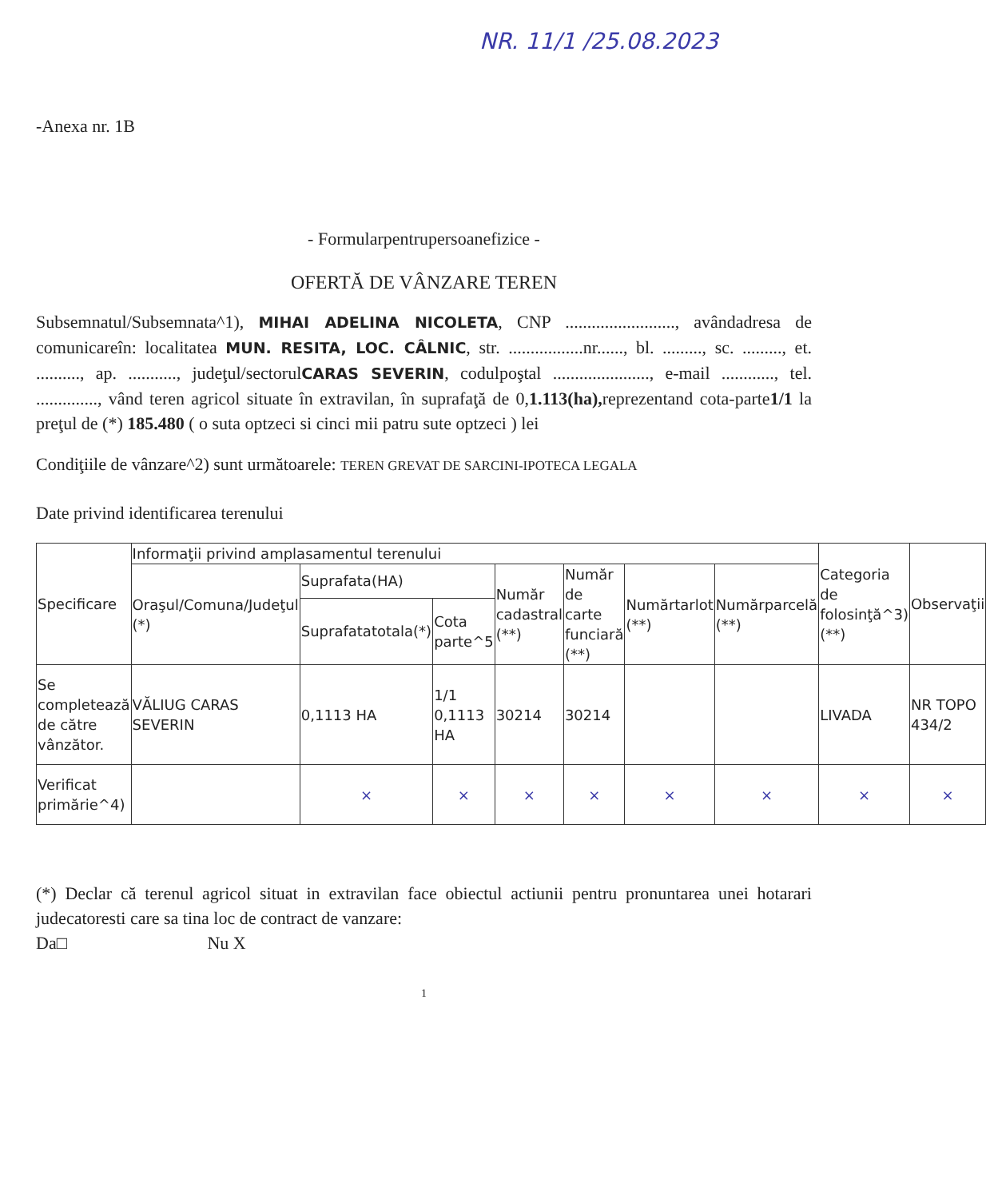NR. 11/1 /25.08.2023
-Anexa nr. 1B
- Formularpentrupersoanefizice -
OFERTĂ DE VÂNZARE TEREN
Subsemnatul/Subsemnata^1), MIHAI ADELINA NICOLETA, CNP ........................., avândadresa de comunicareîn: localitatea MUN. RESITA, LOC. CÂLNIC, str. .................nr......, bl. ........., sc. ........., et. .........., ap. ..........., judeţul/sectorulCARAS SEVERIN, codulpoştal ......................, e-mail ............, tel. .............., vând teren agricol situate în extravilan, în suprafaţă de 0,1.113(ha), reprezentand cota-parte1/1 la preţul de (*) 185.480 ( o suta optzeci si cinci mii patru sute optzeci ) lei
Condiţiile de vânzare^2) sunt următoarele: TEREN GREVAT DE SARCINI-IPOTECA LEGALA
Date privind identificarea terenului
| Specificare | Informaţii privind amplasamentul terenului | | | | | | | Categoria de folosinţă^3) (**) | Observaţii |
| --- | --- | --- | --- | --- | --- | --- | --- | --- | --- |
| | Oraşul/Comuna/Judeţul (*) | Suprafata(HA) | | Număr cadastral (**) | Număr de carte funciară (**) | Numărtarlot (**) | Numărparcelă (**) | | |
| | | Suprafatatotala(*) | Cota parte^5 | | | | | | |
| Se completează de către vânzător. | VĂLIUG CARAS SEVERIN | 0,1113 HA | 1/1 0,1113 HA | 30214 | 30214 | | | LIVADA | NR TOPO 434/2 |
| Verificat primărie^4) | | × | × | × | × | × | × | × | × |
(*) Declar că terenul agricol situat in extravilan face obiectul actiunii pentru pronuntarea unei hotarari judecatoresti care sa tina loc de contract de vanzare:
Da□ Nu X
1